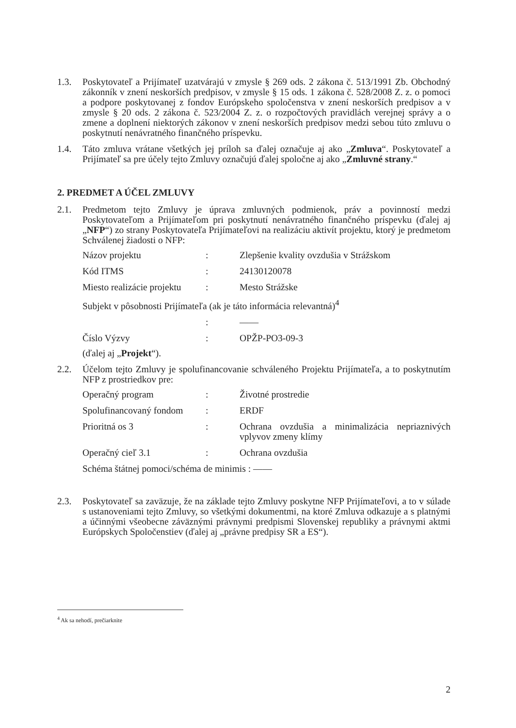1.3. Poskytovateľ a Prijímateľ uzatvárajú v zmysle § 269 ods. 2 zákona č. 513/1991 Zb. Obchodný zákonník v znení neskorších predpisov, v zmysle § 15 ods. 1 zákona č. 528/2008 Z. z. o pomoci a podpore poskytovanej z fondov Európskeho spoločenstva v znení neskorších predpisov a v zmysle § 20 ods. 2 zákona č. 523/2004 Z. z. o rozpočtových pravidlách verejnej správy a o zmene a doplnení niektorých zákonov v znení neskorších predpisov medzi sebou túto zmluvu o poskytnutí nenávratného finančného príspevku.
1.4. Táto zmluva vrátane všetkých jej príloh sa ďalej označuje aj ako „Zmluva“. Poskytovateľ a Prijímateľ sa pre účely tejto Zmluvy označujú ďalej spoločne aj ako „Zmluvné strany.“
2. PREDMET A ÚČEL ZMLUVY
2.1. Predmetom tejto Zmluvy je úprava zmluvných podmienok, práv a povinností medzi Poskytovateľom a Prijímateľom pri poskytnutí nenávratného finančného príspevku (ďalej aj „NFP“) zo strany Poskytovateľa Prijímateľovi na realizáciu aktivít projektu, ktorý je predmetom Schválenej žiadosti o NFP:
| Názov projektu | : | Zlepšenie kvality ovzdušia v Strážskom |
| Kód ITMS | : | 24130120078 |
| Miesto realizácie projektu | : | Mesto Strážske |
| Subjekt v pôsobnosti Prijímateľa (ak je táto informácia relevantná)<sup>4</sup> | | |
| | : | —— |
| Číslo Výzvy | : | OPŽP-PO3-09-3 |
(ďalej aj „Projekt“).
2.2. Účelom tejto Zmluvy je spolufinancovanie schváleného Projektu Prijímateľa, a to poskytnutím NFP z prostriedkov pre:
| Operačný program | : | Životné prostredie |
| Spolufinancovaný fondom | : | ERDF |
| Prioritná os 3 | : | Ochrana ovzdušia a minimalizácia nepriaznivých vplyvov zmeny klímy |
| Operačný cieľ 3.1 | : | Ochrana ovzdušia |
| Schéma štátnej pomoci/schéma de minimis : —— | | |
2.3. Poskytovateľ sa zaväzuje, že na základe tejto Zmluvy poskytne NFP Prijímateľovi, a to v súlade s ustanoveniami tejto Zmluvy, so všetkými dokumentmi, na ktoré Zmluva odkazuje a s platnými a účinnými všeobecne záväznými právnymi predpismi Slovenskej republiky a právnymi aktmi Európskych Spoločenstiev (ďalej aj „právne predpisy SR a ES“).
<sup>4</sup> Ak sa nehodí, prečiarknite
2